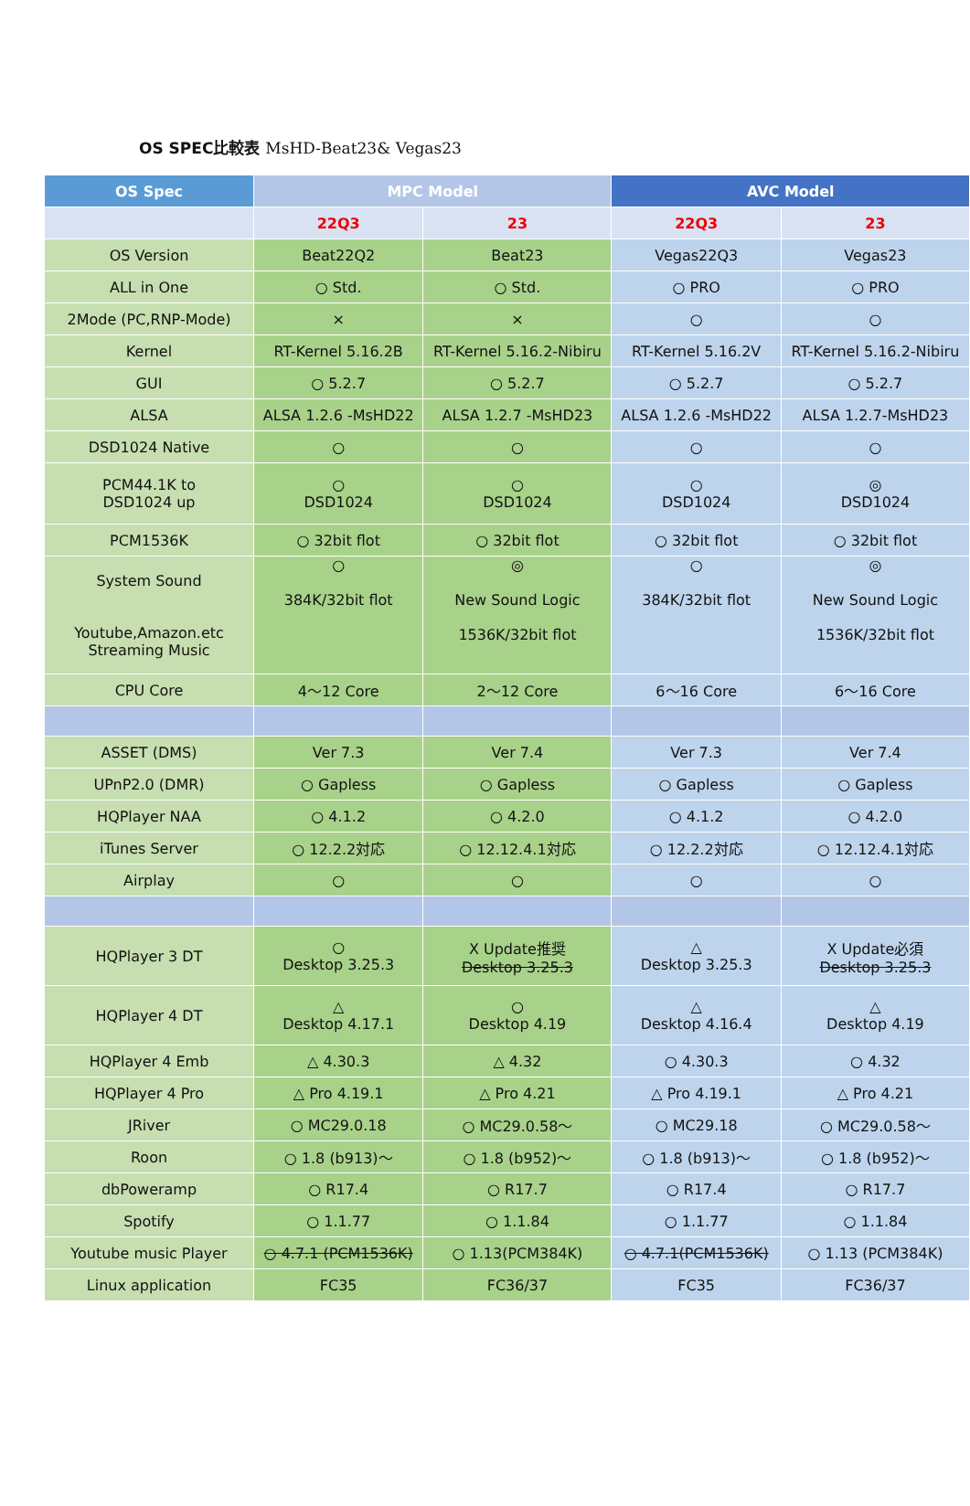OS SPEC比較表 MsHD-Beat23& Vegas23
| OS Spec | MPC Model | | AVC Model | |
| --- | --- | --- | --- | --- |
| | 22Q3 | 23 | 22Q3 | 23 |
| OS Version | Beat22Q2 | Beat23 | Vegas22Q3 | Vegas23 |
| ALL in One | ○ Std. | ○ Std. | ○ PRO | ○ PRO |
| 2Mode (PC,RNP-Mode) | × | × | ○ | ○ |
| Kernel | RT-Kernel 5.16.2B | RT-Kernel 5.16.2-Nibiru | RT-Kernel 5.16.2V | RT-Kernel 5.16.2-Nibiru |
| GUI | ○ 5.2.7 | ○ 5.2.7 | ○ 5.2.7 | ○ 5.2.7 |
| ALSA | ALSA 1.2.6 -MsHD22 | ALSA 1.2.7 -MsHD23 | ALSA 1.2.6 -MsHD22 | ALSA 1.2.7-MsHD23 |
| DSD1024 Native | ○ | ○ | ○ | ○ |
| PCM44.1K to DSD1024 up | ○ DSD1024 | ○ DSD1024 | ○ DSD1024 | ◎ DSD1024 |
| PCM1536K | ○ 32bit flot | ○ 32bit flot | ○ 32bit flot | ○ 32bit flot |
| System Sound Youtube,Amazon.etc Streaming Music | ○ 384K/32bit flot | ◎ New Sound Logic 1536K/32bit flot | ○ 384K/32bit flot | ◎ New Sound Logic 1536K/32bit flot |
| CPU Core | 4～12 Core | 2～12 Core | 6～16 Core | 6～16 Core |
| ASSET (DMS) | Ver 7.3 | Ver 7.4 | Ver 7.3 | Ver 7.4 |
| UPnP2.0 (DMR) | ○ Gapless | ○ Gapless | ○ Gapless | ○ Gapless |
| HQPlayer NAA | ○ 4.1.2 | ○ 4.2.0 | ○ 4.1.2 | ○ 4.2.0 |
| iTunes Server | ○ 12.2.2対応 | ○ 12.12.4.1対応 | ○ 12.2.2対応 | ○ 12.12.4.1対応 |
| Airplay | ○ | ○ | ○ | ○ |
| HQPlayer 3 DT | ○ Desktop 3.25.3 | X Update推奨 Desktop 3.25.3 | △ Desktop 3.25.3 | X Update必須 Desktop 3.25.3 |
| HQPlayer 4 DT | △ Desktop 4.17.1 | ○ Desktop 4.19 | △ Desktop 4.16.4 | △ Desktop 4.19 |
| HQPlayer 4 Emb | △ 4.30.3 | △ 4.32 | ○ 4.30.3 | ○ 4.32 |
| HQPlayer 4 Pro | △ Pro 4.19.1 | △ Pro 4.21 | △ Pro 4.19.1 | △ Pro 4.21 |
| JRiver | ○ MC29.0.18 | ○ MC29.0.58～ | ○ MC29.18 | ○ MC29.0.58～ |
| Roon | ○ 1.8 (b913)～ | ○ 1.8 (b952)～ | ○ 1.8 (b913)～ | ○ 1.8 (b952)～ |
| dbPoweramp | ○ R17.4 | ○ R17.7 | ○ R17.4 | ○ R17.7 |
| Spotify | ○ 1.1.77 | ○ 1.1.84 | ○ 1.1.77 | ○ 1.1.84 |
| Youtube music Player | ○ 4.7.1 (PCM1536K) | ○ 1.13(PCM384K) | ○ 4.7.1(PCM1536K) | ○ 1.13 (PCM384K) |
| Linux application | FC35 | FC36/37 | FC35 | FC36/37 |